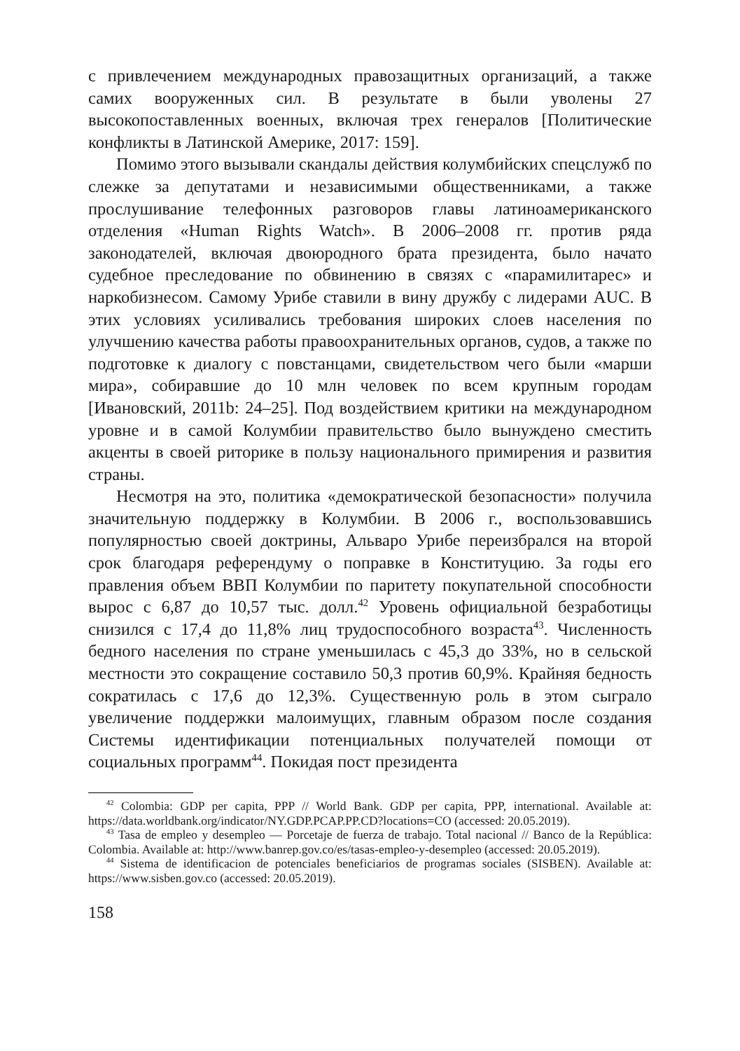с привлечением международных правозащитных организаций, а также самих вооруженных сил. В результате в были уволены 27 высокопоставленных военных, включая трех генералов [Политические конфликты в Латинской Америке, 2017: 159].
Помимо этого вызывали скандалы действия колумбийских спецслужб по слежке за депутатами и независимыми общественниками, а также прослушивание телефонных разговоров главы латиноамериканского отделения «Human Rights Watch». В 2006–2008 гг. против ряда законодателей, включая двоюродного брата президента, было начато судебное преследование по обвинению в связях с «парамилитарес» и наркобизнесом. Самому Урибе ставили в вину дружбу с лидерами AUC. В этих условиях усиливались требования широких слоев населения по улучшению качества работы правоохранительных органов, судов, а также по подготовке к диалогу с повстанцами, свидетельством чего были «марши мира», собиравшие до 10 млн человек по всем крупным городам [Ивановский, 2011b: 24–25]. Под воздействием критики на международном уровне и в самой Колумбии правительство было вынуждено сместить акценты в своей риторике в пользу национального примирения и развития страны.
Несмотря на это, политика «демократической безопасности» получила значительную поддержку в Колумбии. В 2006 г., воспользовавшись популярностью своей доктрины, Альваро Урибе переизбрался на второй срок благодаря референдуму о поправке в Конституцию. За годы его правления объем ВВП Колумбии по паритету покупательной способности вырос с 6,87 до 10,57 тыс. долл.<sup>42</sup> Уровень официальной безработицы снизился с 17,4 до 11,8% лиц трудоспособного возраста<sup>43</sup>. Численность бедного населения по стране уменьшилась с 45,3 до 33%, но в сельской местности это сокращение составило 50,3 против 60,9%. Крайняя бедность сократилась с 17,6 до 12,3%. Существенную роль в этом сыграло увеличение поддержки малоимущих, главным образом после создания Системы идентификации потенциальных получателей помощи от социальных программ<sup>44</sup>. Покидая пост президента
<sup>42</sup> Colombia: GDP per capita, PPP // World Bank. GDP per capita, PPP, international. Available at: https://data.worldbank.org/indicator/NY.GDP.PCAP.PP.CD?locations=CO (accessed: 20.05.2019).
<sup>43</sup> Tasa de empleo y desempleo — Porcetaje de fuerza de trabajo. Total nacional // Banco de la República: Colombia. Available at: http://www.banrep.gov.co/es/tasas-empleo-y-desempleo (accessed: 20.05.2019).
<sup>44</sup> Sistema de identificacion de potenciales beneficiarios de programas sociales (SISBEN). Available at: https://www.sisben.gov.co (accessed: 20.05.2019).
158